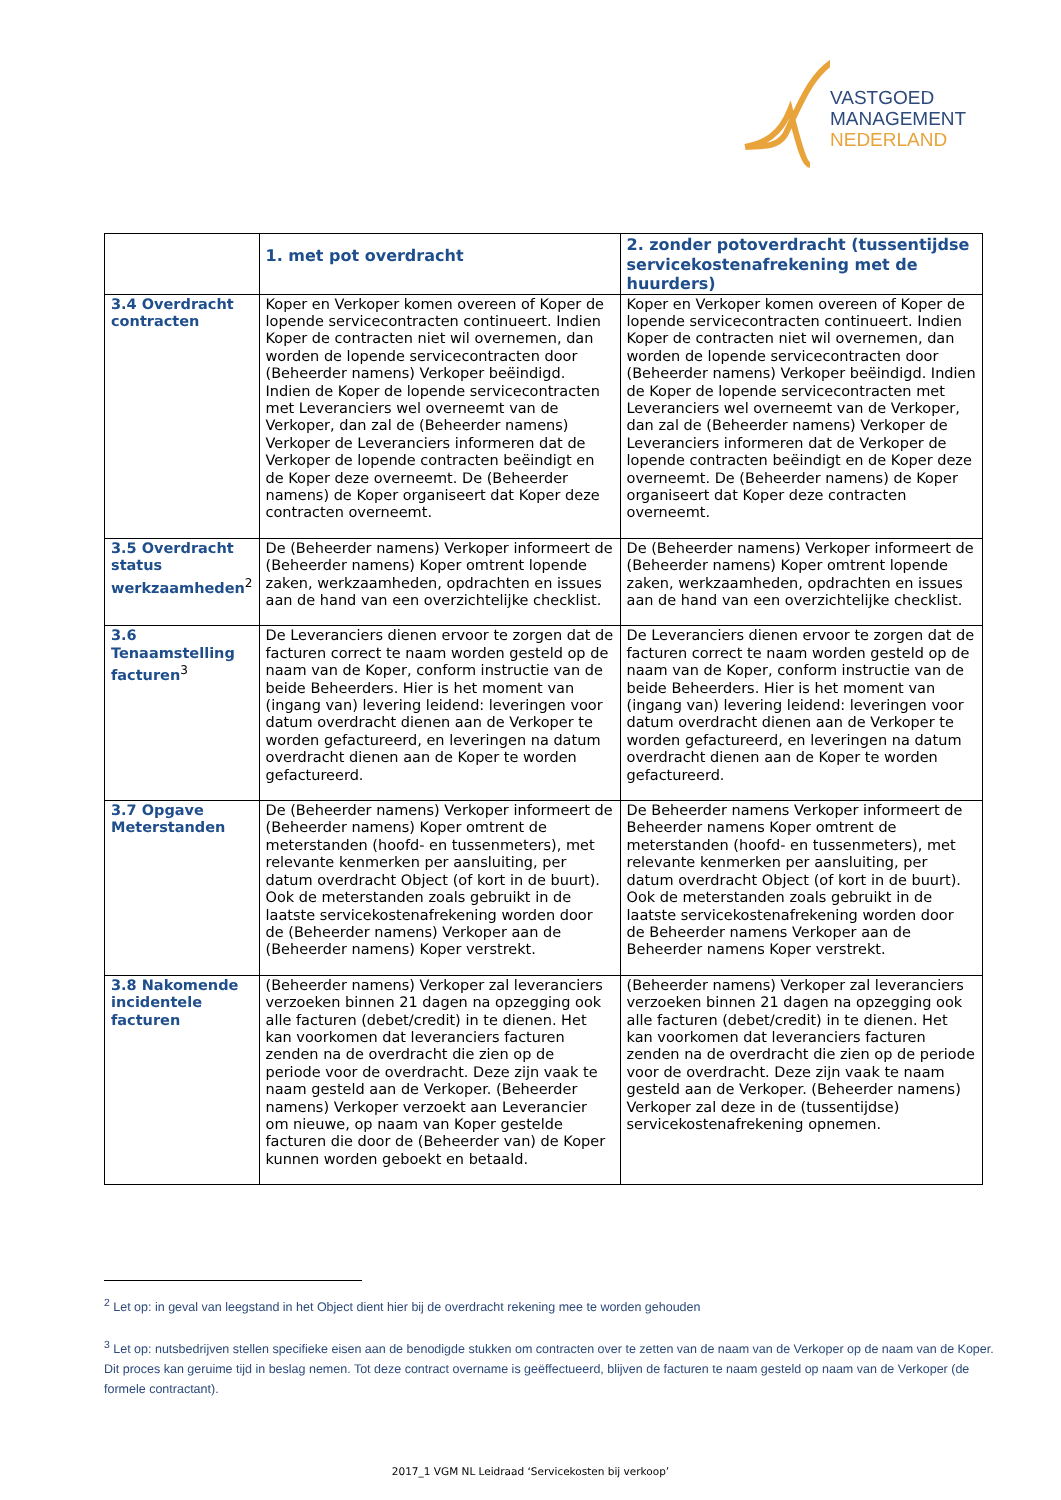VASTGOED
MANAGEMENT
NEDERLAND
| | 1. met pot overdracht | 2. zonder potoverdracht (tussentijdse servicekostenafrekening met de huurders) |
| --- | --- | --- |
| 3.4 Overdracht contracten | Koper en Verkoper komen overeen of Koper de lopende servicecontracten continueert. Indien Koper de contracten niet wil overnemen, dan worden de lopende servicecontracten door (Beheerder namens) Verkoper beëindigd. Indien de Koper de lopende servicecontracten met Leveranciers wel overneemt van de Verkoper, dan zal de (Beheerder namens) Verkoper de Leveranciers informeren dat de Verkoper de lopende contracten beëindigt en de Koper deze overneemt. De (Beheerder namens) de Koper organiseert dat Koper deze contracten overneemt. | Koper en Verkoper komen overeen of Koper de lopende servicecontracten continueert. Indien Koper de contracten niet wil overnemen, dan worden de lopende servicecontracten door (Beheerder namens) Verkoper beëindigd. Indien de Koper de lopende servicecontracten met Leveranciers wel overneemt van de Verkoper, dan zal de (Beheerder namens) Verkoper de Leveranciers informeren dat de Verkoper de lopende contracten beëindigt en de Koper deze overneemt. De (Beheerder namens) de Koper organiseert dat Koper deze contracten overneemt. |
| 3.5 Overdracht status werkzaamheden<sup>2</sup> | De (Beheerder namens) Verkoper informeert de (Beheerder namens) Koper omtrent lopende zaken, werkzaamheden, opdrachten en issues aan de hand van een overzichtelijke checklist. | De (Beheerder namens) Verkoper informeert de (Beheerder namens) Koper omtrent lopende zaken, werkzaamheden, opdrachten en issues aan de hand van een overzichtelijke checklist. |
| 3.6 Tenaamstelling facturen<sup>3</sup> | De Leveranciers dienen ervoor te zorgen dat de facturen correct te naam worden gesteld op de naam van de Koper, conform instructie van de beide Beheerders. Hier is het moment van (ingang van) levering leidend: leveringen voor datum overdracht dienen aan de Verkoper te worden gefactureerd, en leveringen na datum overdracht dienen aan de Koper te worden gefactureerd. | De Leveranciers dienen ervoor te zorgen dat de facturen correct te naam worden gesteld op de naam van de Koper, conform instructie van de beide Beheerders. Hier is het moment van (ingang van) levering leidend: leveringen voor datum overdracht dienen aan de Verkoper te worden gefactureerd, en leveringen na datum overdracht dienen aan de Koper te worden gefactureerd. |
| 3.7 Opgave Meterstanden | De (Beheerder namens) Verkoper informeert de (Beheerder namens) Koper omtrent de meterstanden (hoofd- en tussenmeters), met relevante kenmerken per aansluiting, per datum overdracht Object (of kort in de buurt). Ook de meterstanden zoals gebruikt in de laatste servicekostenafrekening worden door de (Beheerder namens) Verkoper aan de (Beheerder namens) Koper verstrekt. | De Beheerder namens Verkoper informeert de Beheerder namens Koper omtrent de meterstanden (hoofd- en tussenmeters), met relevante kenmerken per aansluiting, per datum overdracht Object (of kort in de buurt). Ook de meterstanden zoals gebruikt in de laatste servicekostenafrekening worden door de Beheerder namens Verkoper aan de Beheerder namens Koper verstrekt. |
| 3.8 Nakomende incidentele facturen | (Beheerder namens) Verkoper zal leveranciers verzoeken binnen 21 dagen na opzegging ook alle facturen (debet/credit) in te dienen. Het kan voorkomen dat leveranciers facturen zenden na de overdracht die zien op de periode voor de overdracht. Deze zijn vaak te naam gesteld aan de Verkoper. (Beheerder namens) Verkoper verzoekt aan Leverancier om nieuwe, op naam van Koper gestelde facturen die door de (Beheerder van) de Koper kunnen worden geboekt en betaald. | (Beheerder namens) Verkoper zal leveranciers verzoeken binnen 21 dagen na opzegging ook alle facturen (debet/credit) in te dienen. Het kan voorkomen dat leveranciers facturen zenden na de overdracht die zien op de periode voor de overdracht. Deze zijn vaak te naam gesteld aan de Verkoper. (Beheerder namens) Verkoper zal deze in de (tussentijdse) servicekostenafrekening opnemen. |
<sup>2</sup> Let op: in geval van leegstand in het Object dient hier bij de overdracht rekening mee te worden gehouden
<sup>3</sup> Let op: nutsbedrijven stellen specifieke eisen aan de benodigde stukken om contracten over te zetten van de naam van de Verkoper op de naam van de Koper. Dit proces kan geruime tijd in beslag nemen. Tot deze contract overname is geëffectueerd, blijven de facturen te naam gesteld op naam van de Verkoper (de formele contractant).
2017_1 VGM NL Leidraad ‘Servicekosten bij verkoop’